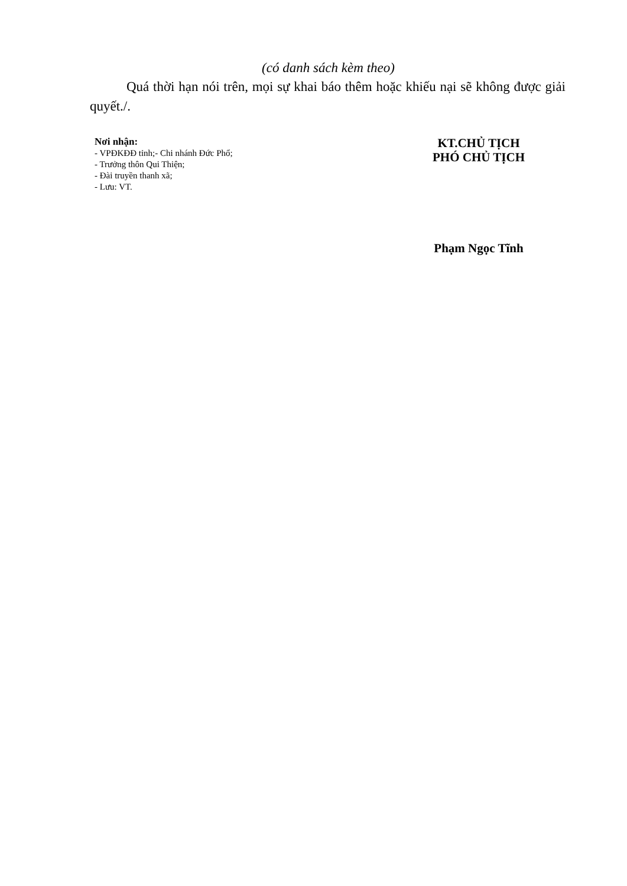(có danh sách kèm theo)
Quá thời hạn nói trên, mọi sự khai báo thêm hoặc khiếu nại sẽ không được giải quyết./.
Nơi nhận:
- VPĐKĐĐ tỉnh;- Chi nhánh Đức Phổ;
- Trưởng thôn Qui Thiện;
- Đài truyền thanh xã;
- Lưu: VT.
KT.CHỦ TỊCH
PHÓ CHỦ TỊCH
Phạm Ngọc Tĩnh